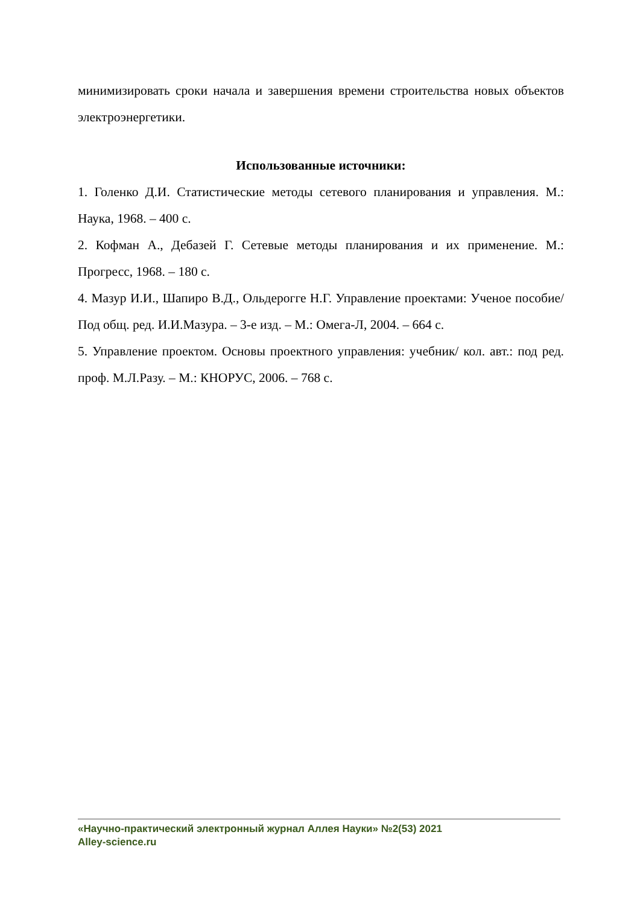минимизировать сроки начала и завершения времени строительства новых объектов электроэнергетики.
Использованные источники:
1. Голенко Д.И. Статистические методы сетевого планирования и управления. М.: Наука, 1968. – 400 с.
2. Кофман А., Дебазей Г. Сетевые методы планирования и их применение. М.: Прогресс, 1968. – 180 с.
4. Мазур И.И., Шапиро В.Д., Ольдерогге Н.Г. Управление проектами: Ученое пособие/ Под общ. ред. И.И.Мазура. – 3-е изд. – М.: Омега-Л, 2004. – 664 с.
5. Управление проектом. Основы проектного управления: учебник/ кол. авт.: под ред. проф. М.Л.Разу. – М.: КНОРУС, 2006. – 768 с.
«Научно-практический электронный журнал Аллея Науки» №2(53) 2021
Alley-science.ru